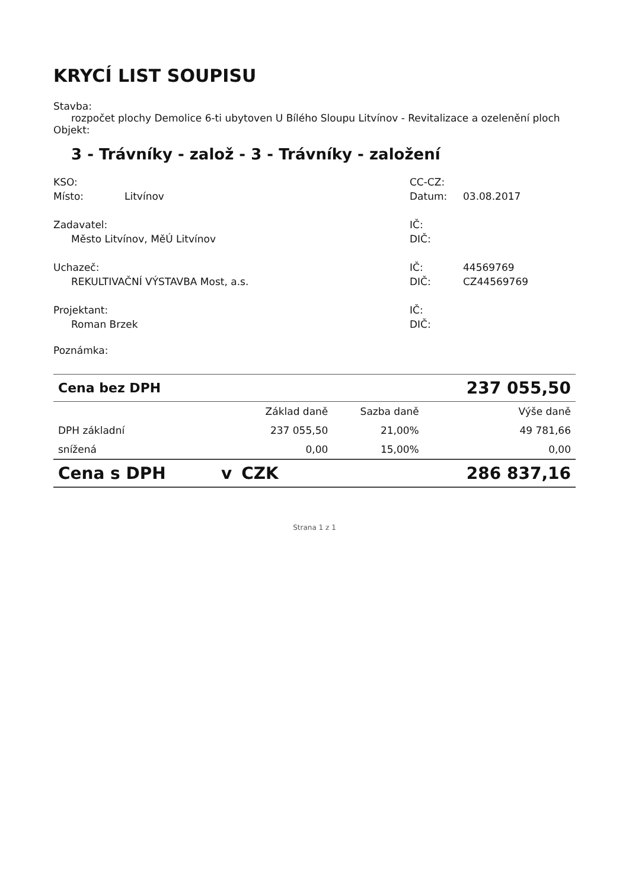KRYCÍ LIST SOUPISU
Stavba:
rozpočet plochy Demolice 6-ti ubytoven U Bílého Sloupu Litvínov - Revitalizace a ozelenění ploch
Objekt:
3 - Trávníky - založ - 3 - Trávníky - založení
KSO: CC-CZ:
Místo: Litvínov Datum: 03.08.2017
Zadavatel: IČ:
Město Litvínov, MěÚ Litvínov DIČ:
Uchazeč: IČ: 44569769
REKULTIVAČNÍ VÝSTAVBA Most, a.s.
DIČ: CZ44569769
Projektant: IČ:
Roman Brzek DIČ:
Poznámka:
| Cena bez DPH | | | 237 055,50 | |
| | | Základ daně | Sazba daně | Výše daně |
| DPH základní | | 237 055,50 | 21,00% | 49 781,66 |
| snížená | | 0,00 | 15,00% | 0,00 |
| Cena s DPH | v | CZK | | 286 837,16 |
Strana 1 z 1